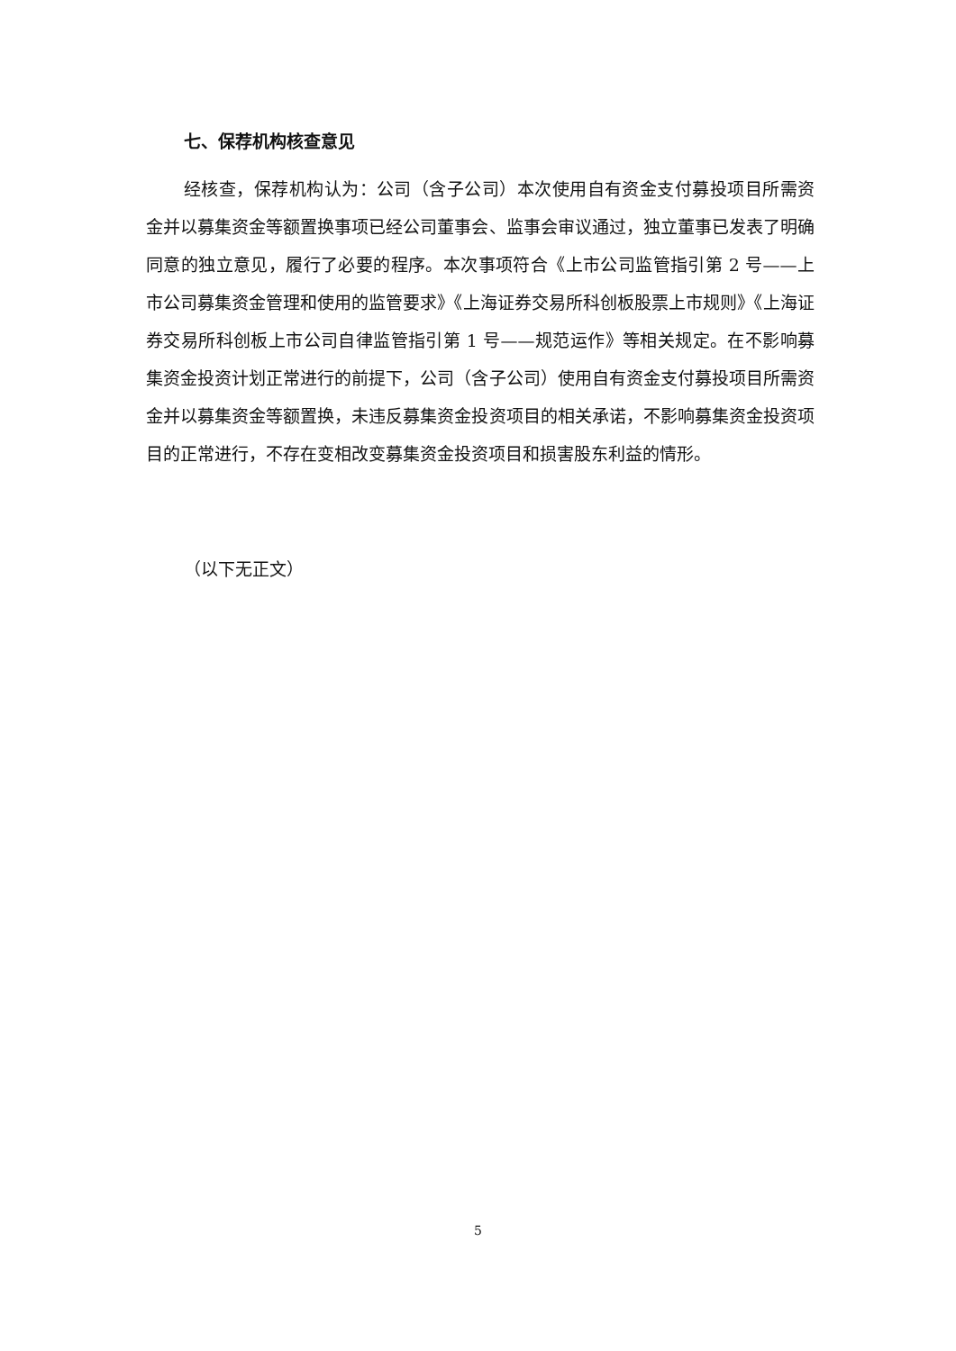七、保荐机构核查意见
经核查，保荐机构认为：公司（含子公司）本次使用自有资金支付募投项目所需资金并以募集资金等额置换事项已经公司董事会、监事会审议通过，独立董事已发表了明确同意的独立意见，履行了必要的程序。本次事项符合《上市公司监管指引第 2 号——上市公司募集资金管理和使用的监管要求》《上海证券交易所科创板股票上市规则》《上海证券交易所科创板上市公司自律监管指引第 1 号——规范运作》等相关规定。在不影响募集资金投资计划正常进行的前提下，公司（含子公司）使用自有资金支付募投项目所需资金并以募集资金等额置换，未违反募集资金投资项目的相关承诺，不影响募集资金投资项目的正常进行，不存在变相改变募集资金投资项目和损害股东利益的情形。
（以下无正文）
5